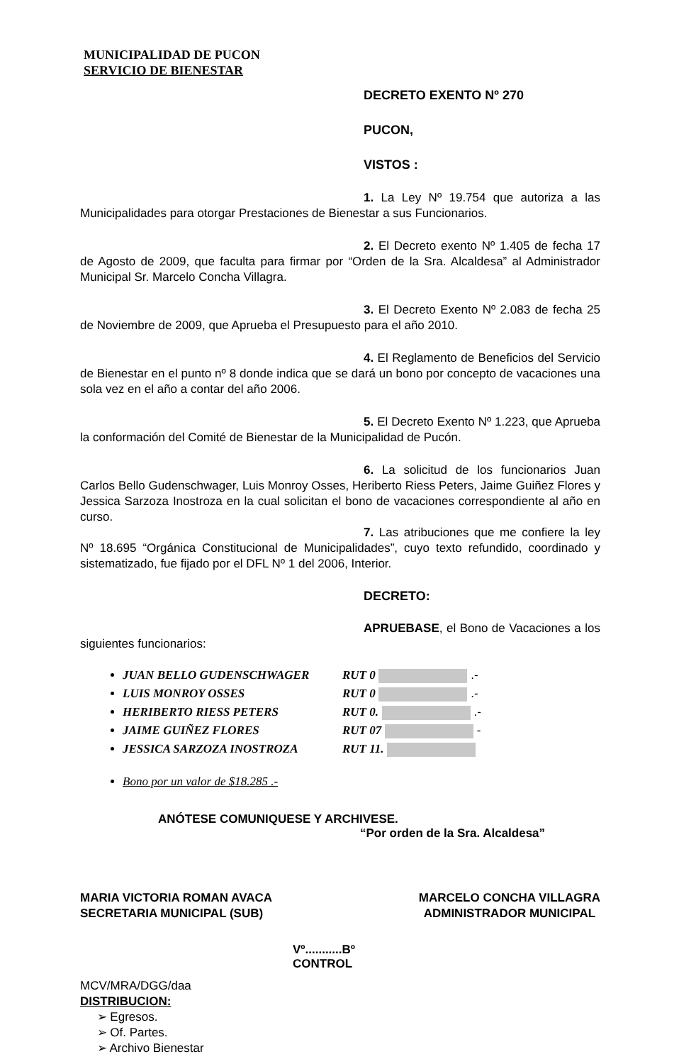MUNICIPALIDAD DE PUCON
SERVICIO DE BIENESTAR
DECRETO EXENTO Nº 270
PUCON,
VISTOS :
1. La Ley Nº 19.754 que autoriza a las Municipalidades para otorgar Prestaciones de Bienestar a sus Funcionarios.
2. El Decreto exento Nº 1.405 de fecha 17 de Agosto de 2009, que faculta para firmar por “Orden de la Sra. Alcaldesa” al Administrador Municipal Sr. Marcelo Concha Villagra.
3. El Decreto Exento Nº 2.083 de fecha 25 de Noviembre de 2009, que Aprueba el Presupuesto para el año 2010.
4. El Reglamento de Beneficios del Servicio de Bienestar en el punto nº 8 donde indica que se dará un bono por concepto de vacaciones una sola vez en el año a contar del año 2006.
5. El Decreto Exento Nº 1.223, que Aprueba la conformación del Comité de Bienestar de la Municipalidad de Pucón.
6. La solicitud de los funcionarios Juan Carlos Bello Gudenschwager, Luis Monroy Osses, Heriberto Riess Peters, Jaime Guiñez Flores y Jessica Sarzoza Inostroza en la cual solicitan el bono de vacaciones correspondiente al año en curso.
7. Las atribuciones que me confiere la ley Nº 18.695 “Orgánica Constitucional de Municipalidades”, cuyo texto refundido, coordinado y sistematizado, fue fijado por el DFL Nº 1 del 2006, Interior.
DECRETO:
APRUEBASE, el Bono de Vacaciones a los siguientes funcionarios:
JUAN BELLO GUDENSCHWAGER RUT 0 .-
LUIS MONROY OSSES RUT 0 .-
HERIBERTO RIESS PETERS RUT 0. .-
JAIME GUIÑEZ FLORES RUT 07 -
JESSICA SARZOZA INOSTROZA RUT 11.
Bono por un valor de $18.285 .-
ANÓTESE COMUNIQUESE Y ARCHIVESE.
“Por orden de la Sra. Alcaldesa”
MARIA VICTORIA ROMAN AVACA
SECRETARIA MUNICIPAL (SUB)
MARCELO CONCHA VILLAGRA
ADMINISTRADOR MUNICIPAL
Vº...........Bº
CONTROL
MCV/MRA/DGG/daa
DISTRIBUCION:
➢ Egresos.
➢ Of. Partes.
➢ Archivo Bienestar